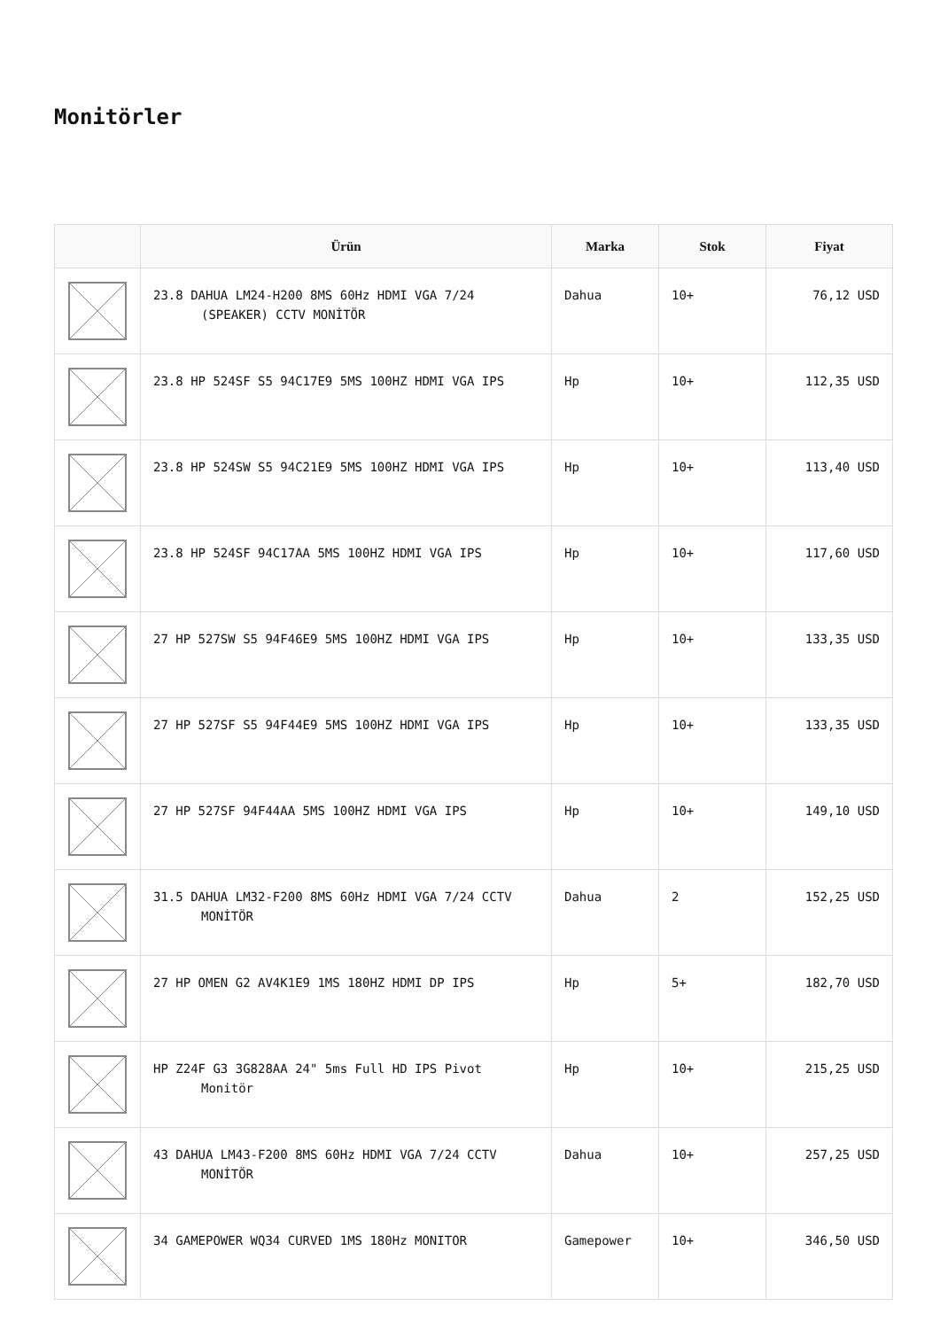Monitörler
| | Ürün | Marka | Stok | Fiyat |
| --- | --- | --- | --- | --- |
| | 23.8 DAHUA LM24-H200 8MS 60Hz HDMI VGA 7/24 (SPEAKER) CCTV MONİTÖR | Dahua | 10+ | 76,12 USD |
| | 23.8 HP 524SF S5 94C17E9 5MS 100HZ HDMI VGA IPS | Hp | 10+ | 112,35 USD |
| | 23.8 HP 524SW S5 94C21E9 5MS 100HZ HDMI VGA IPS | Hp | 10+ | 113,40 USD |
| | 23.8 HP 524SF 94C17AA 5MS 100HZ HDMI VGA IPS | Hp | 10+ | 117,60 USD |
| | 27 HP 527SW S5 94F46E9 5MS 100HZ HDMI VGA IPS | Hp | 10+ | 133,35 USD |
| | 27 HP 527SF S5 94F44E9 5MS 100HZ HDMI VGA IPS | Hp | 10+ | 133,35 USD |
| | 27 HP 527SF 94F44AA 5MS 100HZ HDMI VGA IPS | Hp | 10+ | 149,10 USD |
| | 31.5 DAHUA LM32-F200 8MS 60Hz HDMI VGA 7/24 CCTV MONİTÖR | Dahua | 2 | 152,25 USD |
| | 27 HP OMEN G2 AV4K1E9 1MS 180HZ HDMI DP IPS | Hp | 5+ | 182,70 USD |
| | HP Z24F G3 3G828AA 24" 5ms Full HD IPS Pivot Monitör | Hp | 10+ | 215,25 USD |
| | 43 DAHUA LM43-F200 8MS 60Hz HDMI VGA 7/24 CCTV MONİTÖR | Dahua | 10+ | 257,25 USD |
| | 34 GAMEPOWER WQ34 CURVED 1MS 180Hz MONITOR | Gamepower | 10+ | 346,50 USD |